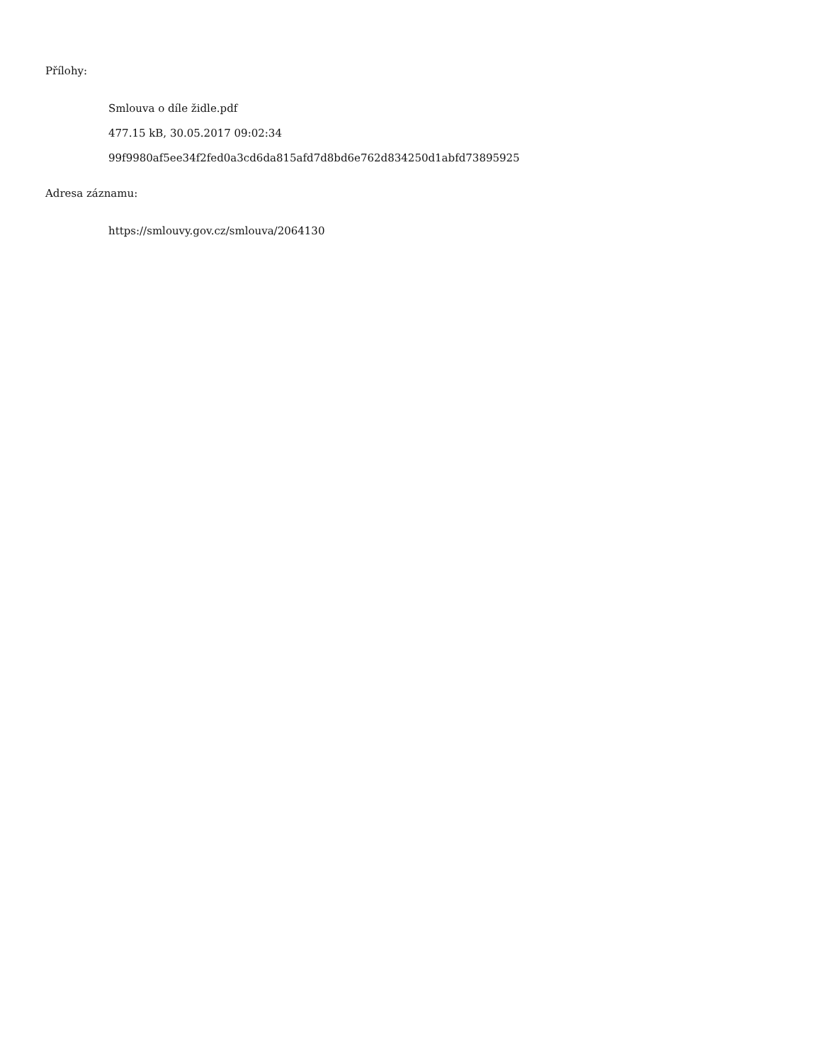Přílohy:
Smlouva o díle židle.pdf
477.15 kB, 30.05.2017 09:02:34
99f9980af5ee34f2fed0a3cd6da815afd7d8bd6e762d834250d1abfd73895925
Adresa záznamu:
https://smlouvy.gov.cz/smlouva/2064130